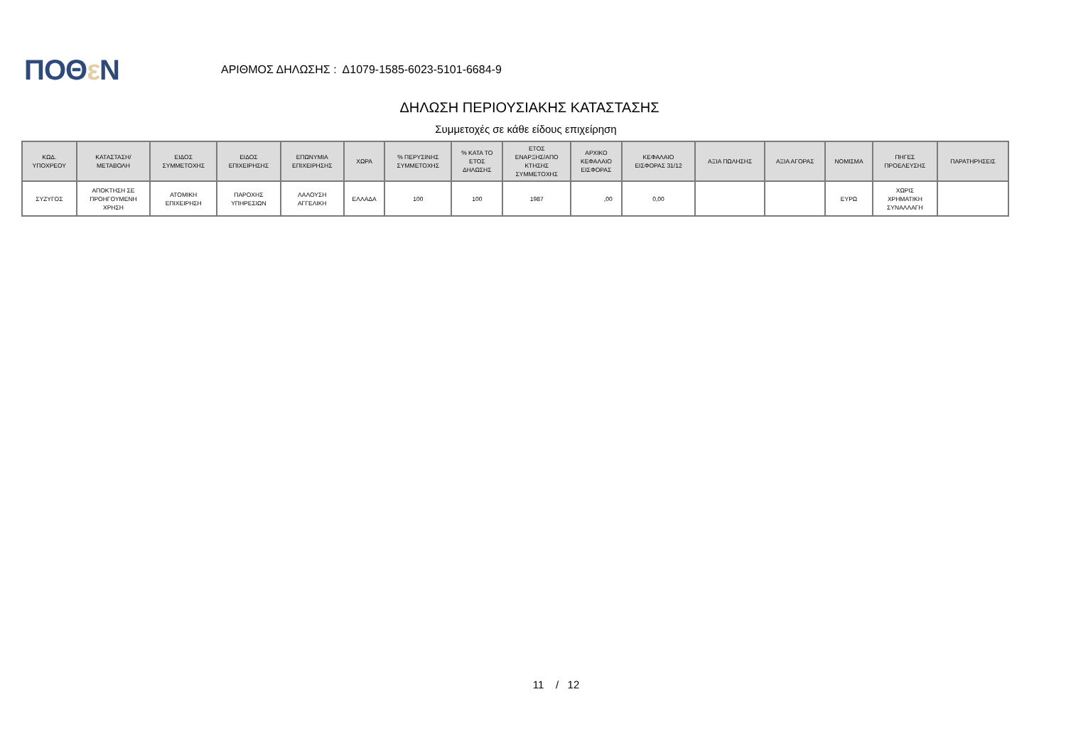ΠΟΘε Ν
ΑΡΙΘΜΟΣ ΔΗΛΩΣΗΣ : Δ1079-1585-6023-5101-6684-9
ΔΗΛΩΣΗ ΠΕΡΙΟΥΣΙΑΚΗΣ ΚΑΤΑΣΤΑΣΗΣ
Συμμετοχές σε κάθε είδους επιχείρηση
| ΚΩΔ. ΥΠΟΧΡΕΟΥ | ΚΑΤΑΣΤΑΣΗ/ ΜΕΤΑΒΟΛΗ | ΕΙΔΟΣ ΣΥΜΜΕΤΟΧΗΣ | ΕΙΔΟΣ ΕΠΙΧΕΙΡΗΣΗΣ | ΕΠΩΝΥΜΙΑ ΕΠΙΧΕΙΡΗΣΗΣ | ΧΩΡΑ | % ΠΕΡΥΣΙΝΗΣ ΣΥΜΜΕΤΟΧΗΣ | % ΚΑΤΑ ΤΟ ΕΤΟΣ ΔΗΛΩΣΗΣ | ΕΤΟΣ ΕΝΑΡΞΗΣ/ΑΠΟ ΚΤΗΣΗΣ ΣΥΜΜΕΤΟΧΗΣ | ΑΡΧΙΚΟ ΚΕΦΑΛΑΙΟ ΕΙΣΦΟΡΑΣ | ΚΕΦΑΛΑΙΟ ΕΙΣΦΟΡΑΣ 31/12 | ΑΞΙΑ ΠΩΛΗΣΗΣ | ΑΞΙΑ ΑΓΟΡΑΣ | ΝΟΜΙΣΜΑ | ΠΗΓΕΣ ΠΡΟΕΛΕΥΣΗΣ | ΠΑΡΑΤΗΡΗΣΕΙΣ |
| --- | --- | --- | --- | --- | --- | --- | --- | --- | --- | --- | --- | --- | --- | --- | --- |
| ΣΥΖΥΓΟΣ | ΑΠΟΚΤΗΣΗ ΣΕ ΠΡΟΗΓΟΥΜΕΝΗ ΧΡΗΣΗ | ΑΤΟΜΙΚΗ ΕΠΙΧΕΙΡΗΣΗ | ΠΑΡΟΧΗΣ ΥΠΗΡΕΣΙΩΝ | ΛΑΛΟΥΣΗ ΑΓΓΕΛΙΚΗ | ΕΛΛΑΔΑ | 100 | 100 | 1987 | ,00 | 0,00 | | | ΕΥΡΩ | ΧΩΡΙΣ ΧΡΗΜΑΤΙΚΗ ΣΥΝΑΛΛΑΓΗ | |
11 / 12